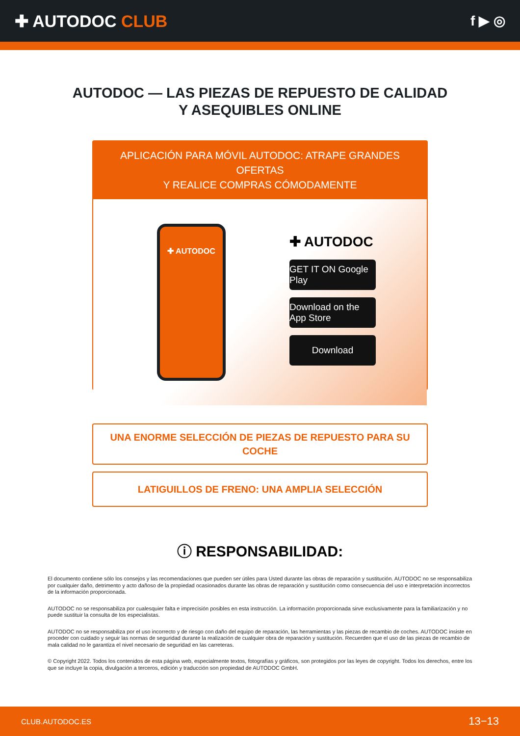✚ AUTODOC CLUB
f ▶ ◎
AUTODOC — LAS PIEZAS DE REPUESTO DE CALIDAD
Y ASEQUIBLES ONLINE
APLICACIÓN PARA MÓVIL AUTODOC: ATRAPE GRANDES OFERTAS
Y REALICE COMPRAS CÓMODAMENTE
✚ AUTODOC
✚ AUTODOC
GET IT ON Google Play
Download on the App Store
Download
UNA ENORME SELECCIÓN DE PIEZAS DE REPUESTO PARA SU COCHE
LATIGUILLOS DE FRENO: UNA AMPLIA SELECCIÓN
ⓘ RESPONSABILIDAD:
El documento contiene sólo los consejos y las recomendaciones que pueden ser útiles para Usted durante las obras de reparación y sustitución. AUTODOC no se responsabiliza por cualquier daño, detrimento y acto dañoso de la propiedad ocasionados durante las obras de reparación y sustitución como consecuencia del uso e interpretación incorrectos de la información proporcionada.
AUTODOC no se responsabiliza por cualesquier falta e imprecisión posibles en esta instrucción. La información proporcionada sirve exclusivamente para la familiarización y no puede sustituir la consulta de los especialistas.
AUTODOC no se responsabiliza por el uso incorrecto y de riesgo con daño del equipo de reparación, las herramientas y las piezas de recambio de coches. AUTODOC insiste en proceder con cuidado y seguir las normas de seguridad durante la realización de cualquier obra de reparación y sustitución. Recuerden que el uso de las piezas de recambio de mala calidad no le garantiza el nivel necesario de seguridad en las carreteras.
© Copyright 2022. Todos los contenidos de esta página web, especialmente textos, fotografías y gráficos, son protegidos por las leyes de copyright. Todos los derechos, entre los que se incluye la copia, divulgación a terceros, edición y traducción son propiedad de AUTODOC GmbH.
CLUB.AUTODOC.ES 13−13